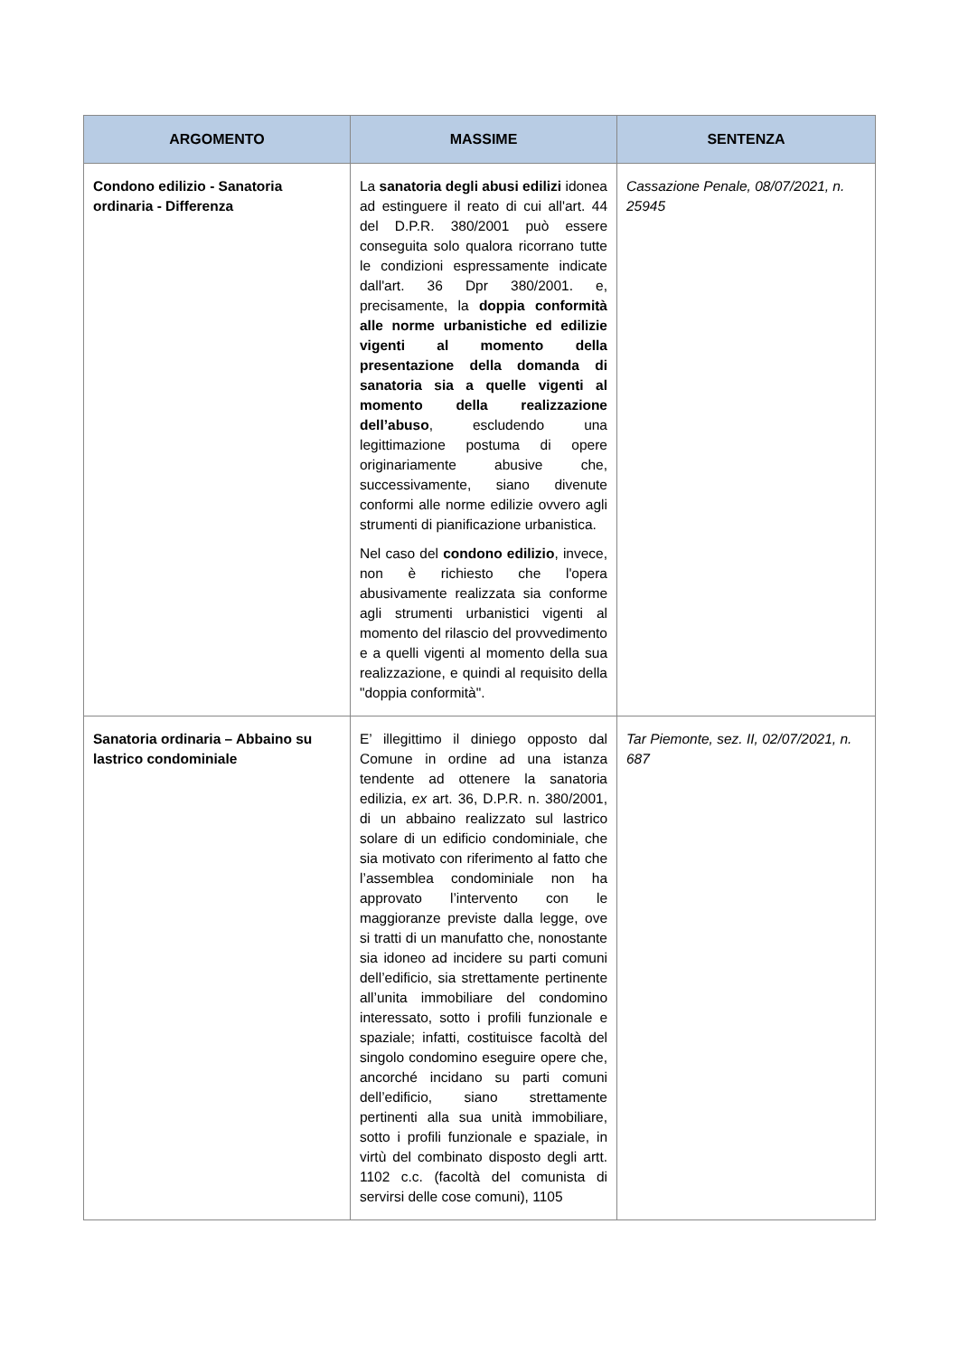| ARGOMENTO | MASSIME | SENTENZA |
| --- | --- | --- |
| Condono edilizio - Sanatoria ordinaria - Differenza | La sanatoria degli abusi edilizi idonea ad estinguere il reato di cui all'art. 44 del D.P.R. 380/2001 può essere conseguita solo qualora ricorrano tutte le condizioni espressamente indicate dall'art. 36 Dpr 380/2001. e, precisamente, la doppia conformità alle norme urbanistiche ed edilizie vigenti al momento della presentazione della domanda di sanatoria sia a quelle vigenti al momento della realizzazione dell’abuso , escludendo una legittimazione postuma di opere originariamente abusive che, successivamente, siano divenute conformi alle norme edilizie ovvero agli strumenti di pianificazione urbanistica. Nel caso del condono edilizio , invece, non è richiesto che l'opera abusivamente realizzata sia conforme agli strumenti urbanistici vigenti al momento del rilascio del provvedimento e a quelli vigenti al momento della sua realizzazione, e quindi al requisito della "doppia conformità". | Cassazione Penale, 08/07/2021, n. 25945 |
| Sanatoria ordinaria – Abbaino su lastrico condominiale | E’ illegittimo il diniego opposto dal Comune in ordine ad una istanza tendente ad ottenere la sanatoria edilizia, ex art. 36, D.P.R. n. 380/2001, di un abbaino realizzato sul lastrico solare di un edificio condominiale, che sia motivato con riferimento al fatto che l’assemblea condominiale non ha approvato l’intervento con le maggioranze previste dalla legge, ove si tratti di un manufatto che, nonostante sia idoneo ad incidere su parti comuni dell’edificio, sia strettamente pertinente all’unita immobiliare del condomino interessato, sotto i profili funzionale e spaziale; infatti, costituisce facoltà del singolo condomino eseguire opere che, ancorché incidano su parti comuni dell’edificio, siano strettamente pertinenti alla sua unità immobiliare, sotto i profili funzionale e spaziale, in virtù del combinato disposto degli artt. 1102 c.c. (facoltà del comunista di servirsi delle cose comuni), 1105 | Tar Piemonte, sez. II, 02/07/2021, n. 687 |